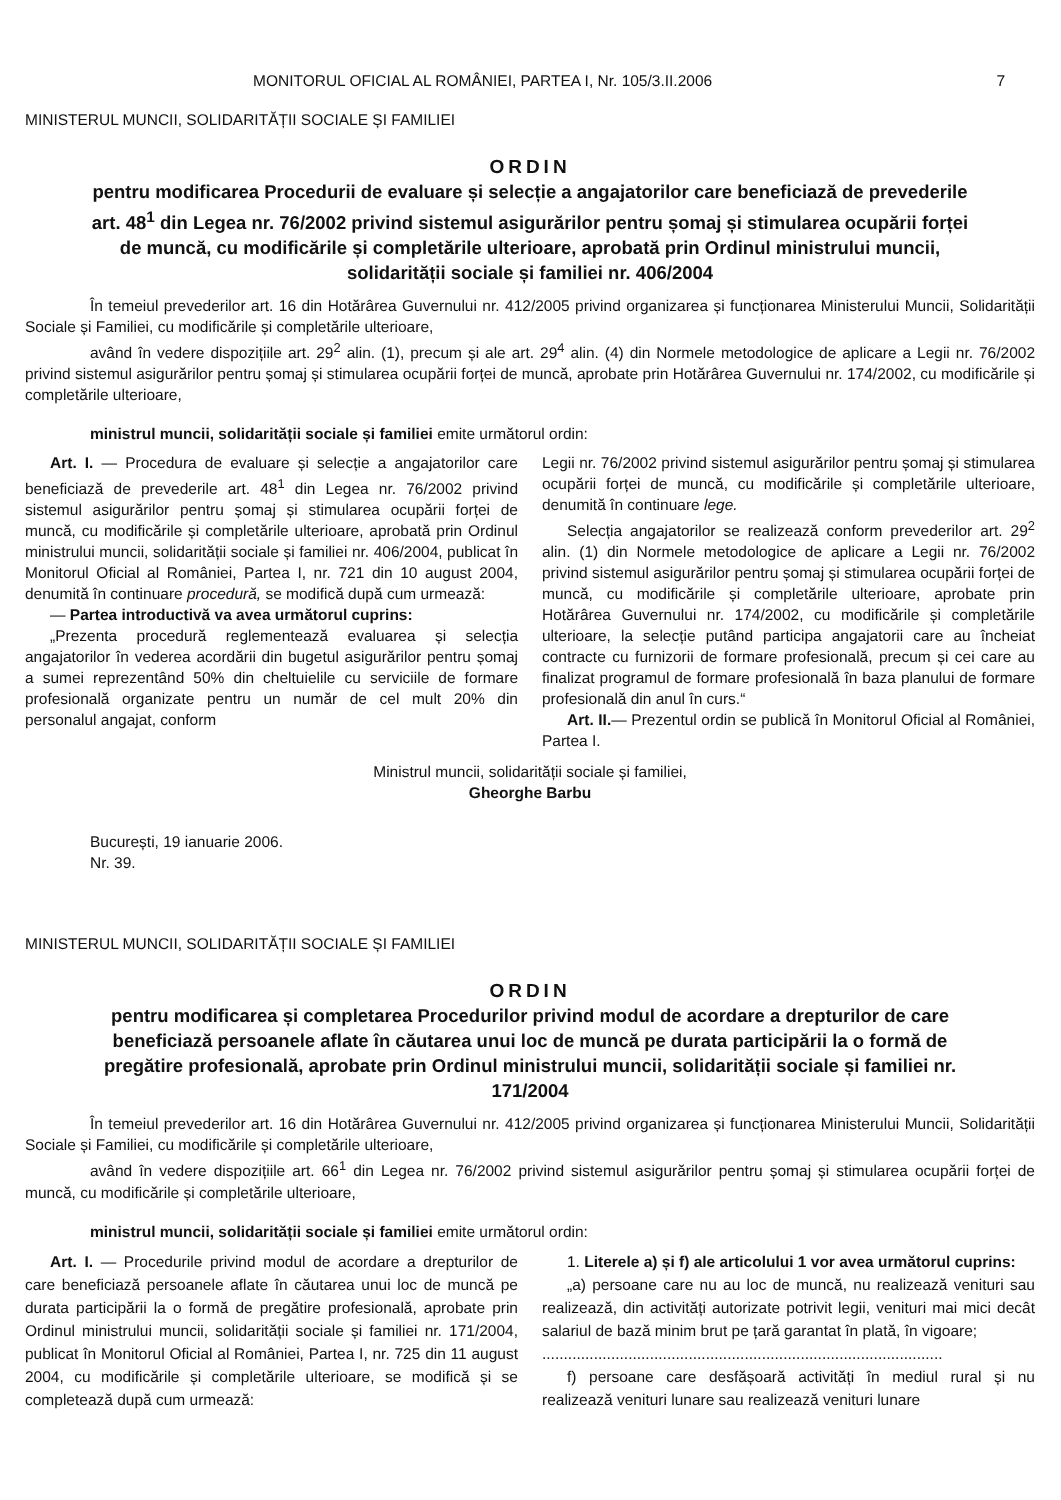MONITORUL OFICIAL AL ROMÂNIEI, PARTEA I, Nr. 105/3.II.2006 7
MINISTERUL MUNCII, SOLIDARITĂȚII SOCIALE ȘI FAMILIEI
ORDIN
pentru modificarea Procedurii de evaluare și selecție a angajatorilor care beneficiază de prevederile art. 48<sup>1</sup> din Legea nr. 76/2002 privind sistemul asigurărilor pentru șomaj și stimularea ocupării forței de muncă, cu modificările și completările ulterioare, aprobată prin Ordinul ministrului muncii, solidarității sociale și familiei nr. 406/2004
În temeiul prevederilor art. 16 din Hotărârea Guvernului nr. 412/2005 privind organizarea și funcționarea Ministerului Muncii, Solidarității Sociale și Familiei, cu modificările și completările ulterioare,
având în vedere dispozițiile art. 29<sup>2</sup> alin. (1), precum și ale art. 29<sup>4</sup> alin. (4) din Normele metodologice de aplicare a Legii nr. 76/2002 privind sistemul asigurărilor pentru șomaj și stimularea ocupării forței de muncă, aprobate prin Hotărârea Guvernului nr. 174/2002, cu modificările și completările ulterioare,
ministrul muncii, solidarității sociale și familiei emite următorul ordin:
Art. I. — Procedura de evaluare și selecție a angajatorilor care beneficiază de prevederile art. 48<sup>1</sup> din Legea nr. 76/2002 privind sistemul asigurărilor pentru șomaj și stimularea ocupării forței de muncă, cu modificările și completările ulterioare, aprobată prin Ordinul ministrului muncii, solidarității sociale și familiei nr. 406/2004, publicat în Monitorul Oficial al României, Partea I, nr. 721 din 10 august 2004, denumită în continuare procedură, se modifică după cum urmează:
— Partea introductivă va avea următorul cuprins:
„Prezenta procedură reglementează evaluarea și selecția angajatorilor în vederea acordării din bugetul asigurărilor pentru șomaj a sumei reprezentând 50% din cheltuielile cu serviciile de formare profesională organizate pentru un număr de cel mult 20% din personalul angajat, conform
Legii nr. 76/2002 privind sistemul asigurărilor pentru șomaj și stimularea ocupării forței de muncă, cu modificările și completările ulterioare, denumită în continuare lege.
Selecția angajatorilor se realizează conform prevederilor art. 29<sup>2</sup> alin. (1) din Normele metodologice de aplicare a Legii nr. 76/2002 privind sistemul asigurărilor pentru șomaj și stimularea ocupării forței de muncă, cu modificările și completările ulterioare, aprobate prin Hotărârea Guvernului nr. 174/2002, cu modificările și completările ulterioare, la selecție putând participa angajatorii care au încheiat contracte cu furnizorii de formare profesională, precum și cei care au finalizat programul de formare profesională în baza planului de formare profesională din anul în curs.“
Art. II.— Prezentul ordin se publică în Monitorul Oficial al României, Partea I.
Ministrul muncii, solidarității sociale și familiei,
Gheorghe Barbu
București, 19 ianuarie 2006.
Nr. 39.
MINISTERUL MUNCII, SOLIDARITĂȚII SOCIALE ȘI FAMILIEI
ORDIN
pentru modificarea și completarea Procedurilor privind modul de acordare a drepturilor de care beneficiază persoanele aflate în căutarea unui loc de muncă pe durata participării la o formă de pregătire profesională, aprobate prin Ordinul ministrului muncii, solidarității sociale și familiei nr. 171/2004
În temeiul prevederilor art. 16 din Hotărârea Guvernului nr. 412/2005 privind organizarea și funcționarea Ministerului Muncii, Solidarității Sociale și Familiei, cu modificările și completările ulterioare,
având în vedere dispozițiile art. 66<sup>1</sup> din Legea nr. 76/2002 privind sistemul asigurărilor pentru șomaj și stimularea ocupării forței de muncă, cu modificările și completările ulterioare,
ministrul muncii, solidarității sociale și familiei emite următorul ordin:
Art. I. — Procedurile privind modul de acordare a drepturilor de care beneficiază persoanele aflate în căutarea unui loc de muncă pe durata participării la o formă de pregătire profesională, aprobate prin Ordinul ministrului muncii, solidarității sociale și familiei nr. 171/2004, publicat în Monitorul Oficial al României, Partea I, nr. 725 din 11 august 2004, cu modificările și completările ulterioare, se modifică și se completează după cum urmează:
1. Literele a) și f) ale articolului 1 vor avea următorul cuprins:
„a) persoane care nu au loc de muncă, nu realizează venituri sau realizează, din activități autorizate potrivit legii, venituri mai mici decât salariul de bază minim brut pe țară garantat în plată, în vigoare;
.............................................................................................
f) persoane care desfășoară activități în mediul rural și nu realizează venituri lunare sau realizează venituri lunare